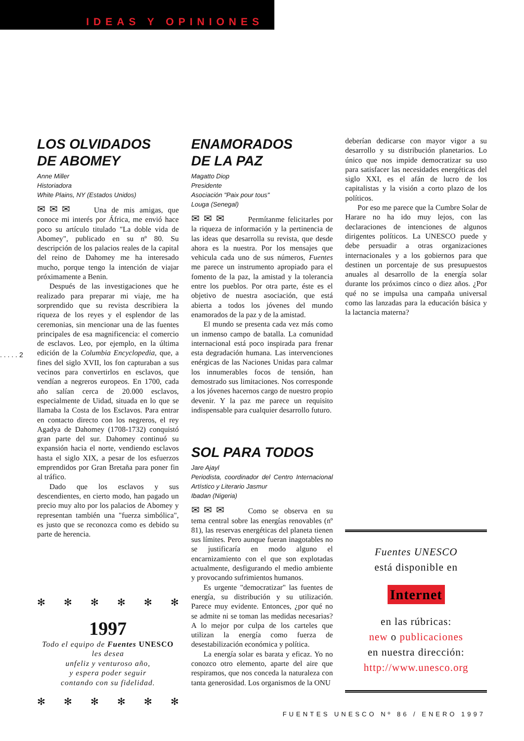IDEAS Y OPINIONES
. . . . . 2
LOS OLVIDADOS
DE ABOMEY
Anne Miller
Historiadora
White Plains, NY (Estados Unidos)
✉✉✉ Una de mis amigas, que conoce mi interés por África, me envió hace poco su artículo titulado "La doble vida de Abomey", publicado en su nº 80. Su descripción de los palacios reales de la capital del reino de Dahomey me ha interesado mucho, porque tengo la intención de viajar próximamente a Benin.
Después de las investigaciones que he realizado para preparar mi viaje, me ha sorprendido que su revista describiera la riqueza de los reyes y el esplendor de las ceremonias, sin mencionar una de las fuentes principales de esa magnificencia: el comercio de esclavos. Leo, por ejemplo, en la última edición de la Columbia Encyclopedia, que, a fines del siglo XVII, los fon capturaban a sus vecinos para convertirlos en esclavos, que vendían a negreros europeos. En 1700, cada año salían cerca de 20.000 esclavos, especialmente de Uidad, situada en lo que se llamaba la Costa de los Esclavos. Para entrar en contacto directo con los negreros, el rey Agadya de Dahomey (1708-1732) conquistó gran parte del sur. Dahomey continuó su expansión hacia el norte, vendiendo esclavos hasta el siglo XIX, a pesar de los esfuerzos emprendidos por Gran Bretaña para poner fin al tráfico.
Dado que los esclavos y sus descendientes, en cierto modo, han pagado un precio muy alto por los palacios de Abomey y representan también una "fuerza simbólica", es justo que se reconozca como es debido su parte de herencia.
✻ ✻ ✻ ✻ ✻ ✻
1997
Todo el equipo de Fuentes UNESCO
les desea
unfeliz y venturoso año,
y espera poder seguir
contando con su fidelidad.
✻ ✻ ✻ ✻ ✻ ✻
ENAMORADOS
DE LA PAZ
Magatto Diop
Presidente
Asociación "Paix pour tous"
Louga (Senegal)
✉✉✉ Permítanme felicitarles por la riqueza de información y la pertinencia de las ideas que desarrolla su revista, que desde ahora es la nuestra. Por los mensajes que vehicula cada uno de sus números, Fuentes me parece un instrumento apropiado para el fomento de la paz, la amistad y la tolerancia entre los pueblos. Por otra parte, éste es el objetivo de nuestra asociación, que está abierta a todos los jóvenes del mundo enamorados de la paz y de la amistad.
El mundo se presenta cada vez más como un inmenso campo de batalla. La comunidad internacional está poco inspirada para frenar esta degradación humana. Las intervenciones enérgicas de las Naciones Unidas para calmar los innumerables focos de tensión, han demostrado sus limitaciones. Nos corresponde a los jóvenes hacernos cargo de nuestro propio devenir. Y la paz me parece un requisito indispensable para cualquier desarrollo futuro.
SOL PARA TODOS
Jare Ajayl
Periodista, coordinador del Centro Internacional Artístico y Literario Jasmur
Ibadan (Nigeria)
✉✉✉ Como se observa en su tema central sobre las energías renovables (nº 81), las reservas energéticas del planeta tienen sus límites. Pero aunque fueran inagotables no se justificaría en modo alguno el encarnizamiento con el que son explotadas actualmente, desfigurando el medio ambiente y provocando sufrimientos humanos.
Es urgente "democratizar" las fuentes de energía, su distribución y su utilización. Parece muy evidente. Entonces, ¿por qué no se admite ni se toman las medidas necesarias? A lo mejor por culpa de los carteles que utilizan la energía como fuerza de desestabilización económica y política.
La energía solar es barata y eficaz. Yo no conozco otro elemento, aparte del aire que respiramos, que nos conceda la naturaleza con tanta generosidad. Los organismos de la ONU
deberían dedicarse con mayor vigor a su desarrollo y su distribución planetarios. Lo único que nos impide democratizar su uso para satisfacer las necesidades energéticas del siglo XXI, es el afán de lucro de los capitalistas y la visión a corto plazo de los políticos.
Por eso me parece que la Cumbre Solar de Harare no ha ido muy lejos, con las declaraciones de intenciones de algunos dirigentes políticos. La UNESCO puede y debe persuadir a otras organizaciones internacionales y a los gobiernos para que destinen un porcentaje de sus presupuestos anuales al desarrollo de la energía solar durante los próximos cinco o diez años. ¿Por qué no se impulsa una campaña universal como las lanzadas para la educación básica y la lactancia materna?
Fuentes UNESCO
está disponible en
Internet
en las rúbricas:
new o publicaciones
en nuestra dirección:
http://www.unesco.org
FUENTES UNESCO Nº 86 / ENERO 1997